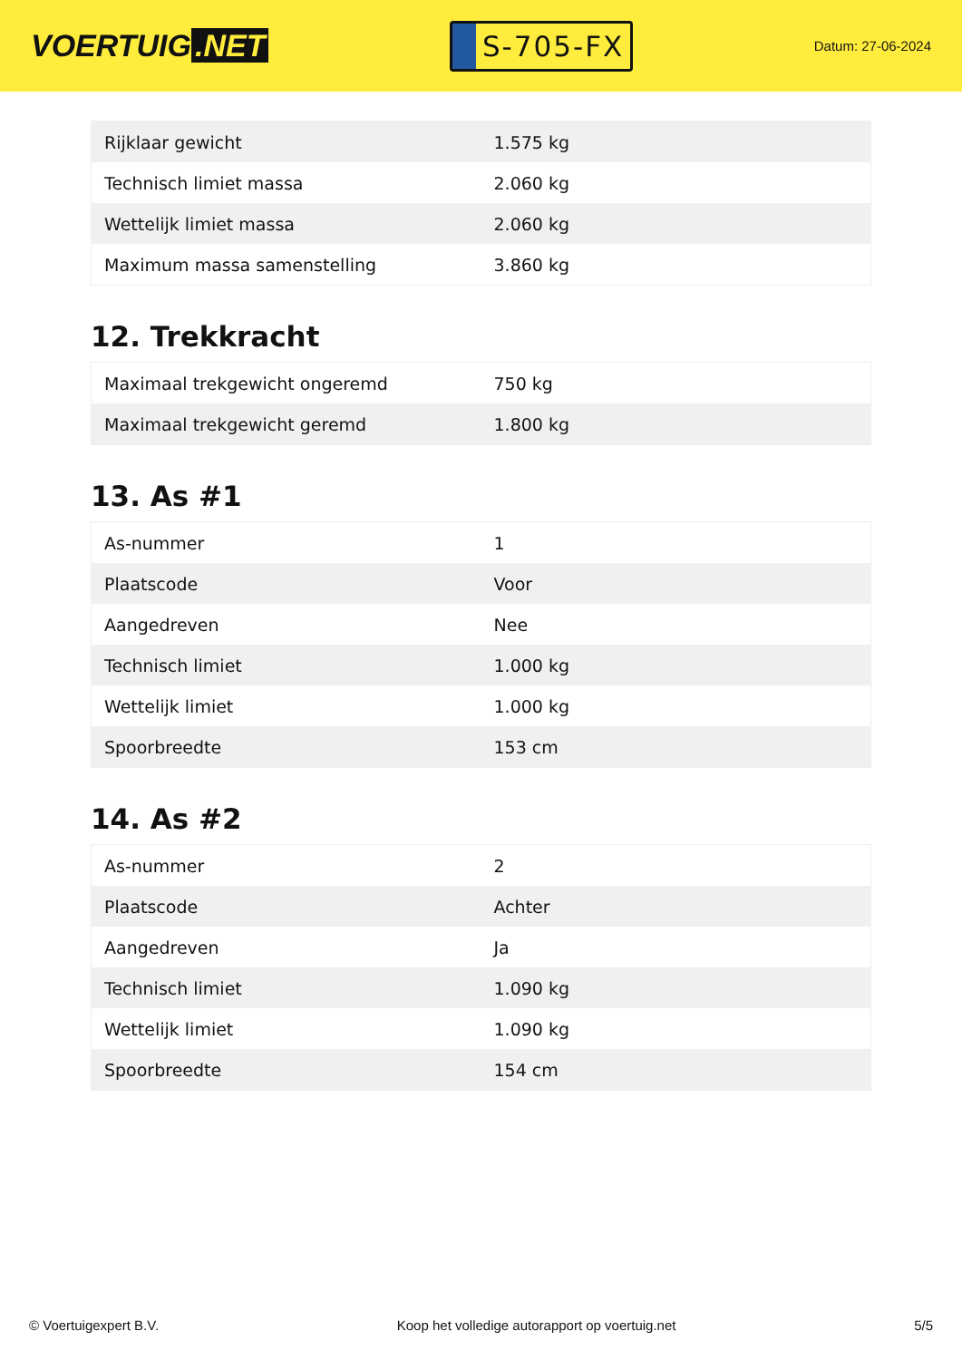VOERTUIG.NET
S-705-FX
Datum: 27-06-2024
| Rijklaar gewicht | 1.575 kg |
| Technisch limiet massa | 2.060 kg |
| Wettelijk limiet massa | 2.060 kg |
| Maximum massa samenstelling | 3.860 kg |
12. Trekkracht
| Maximaal trekgewicht ongeremd | 750 kg |
| Maximaal trekgewicht geremd | 1.800 kg |
13. As #1
| As-nummer | 1 |
| Plaatscode | Voor |
| Aangedreven | Nee |
| Technisch limiet | 1.000 kg |
| Wettelijk limiet | 1.000 kg |
| Spoorbreedte | 153 cm |
14. As #2
| As-nummer | 2 |
| Plaatscode | Achter |
| Aangedreven | Ja |
| Technisch limiet | 1.090 kg |
| Wettelijk limiet | 1.090 kg |
| Spoorbreedte | 154 cm |
© Voertuigexpert B.V. Koop het volledige autorapport op voertuig.net 5/5